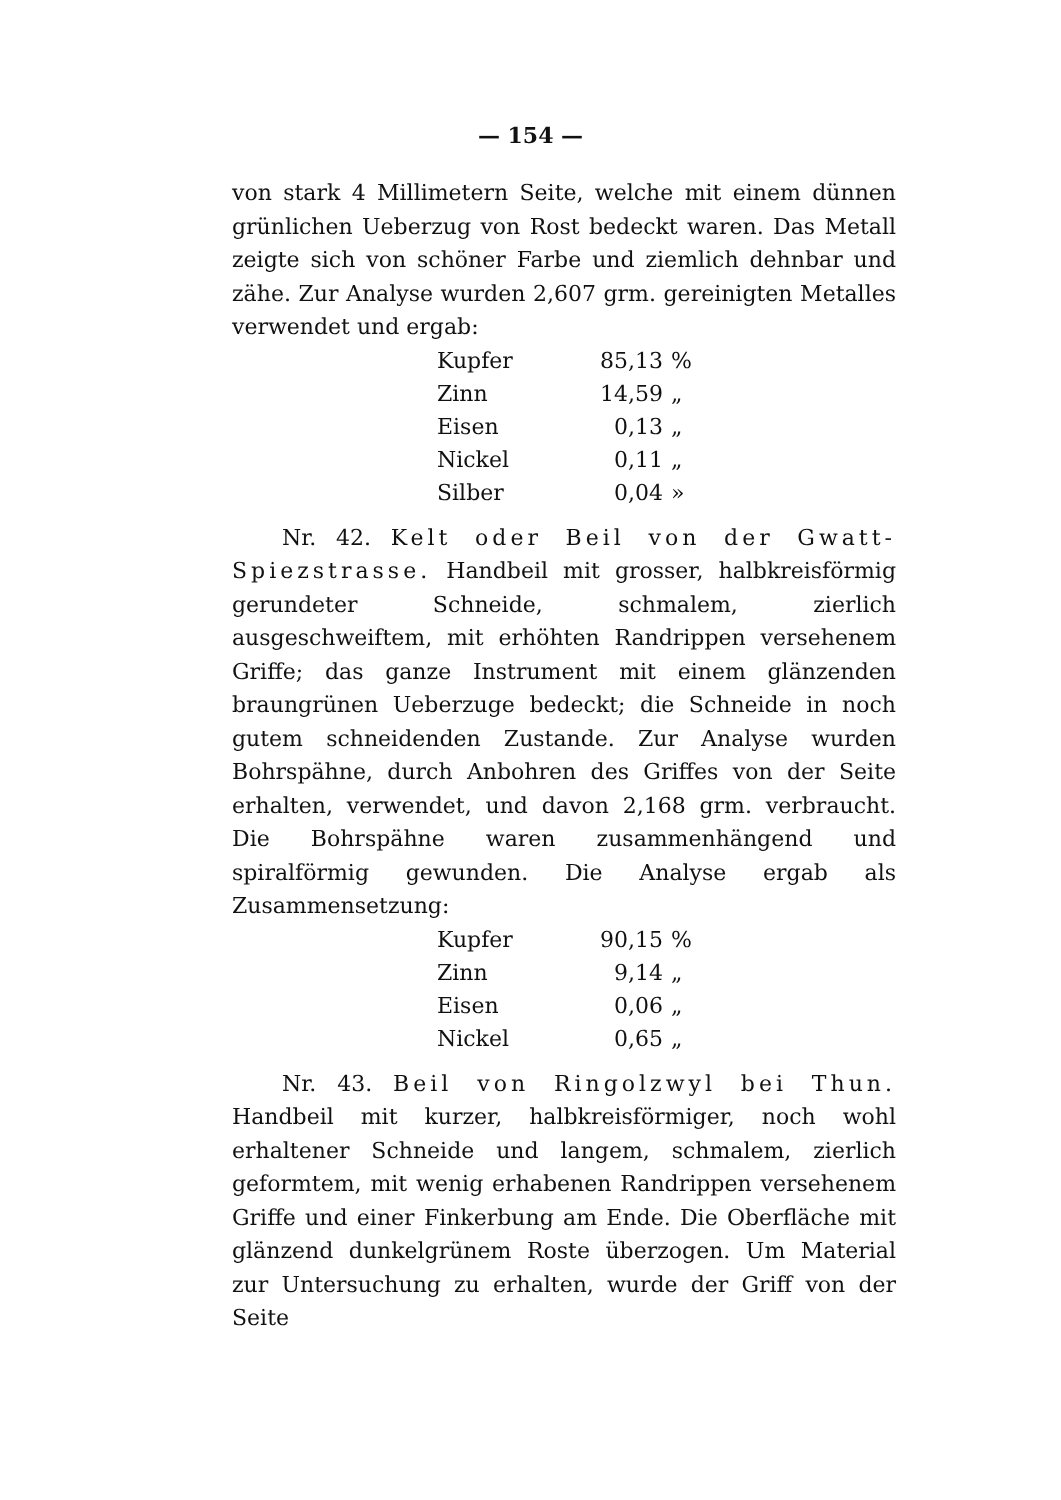— 154 —
von stark 4 Millimetern Seite, welche mit einem dünnen grünlichen Ueberzug von Rost bedeckt waren. Das Metall zeigte sich von schöner Farbe und ziemlich dehnbar und zähe. Zur Analyse wurden 2,607 grm. gereinigten Metalles verwendet und ergab:
| Kupfer | 85,13 | % |
| Zinn | 14,59 | „ |
| Eisen | 0,13 | „ |
| Nickel | 0,11 | „ |
| Silber | 0,04 | » |
Nr. 42. Kelt oder Beil von der Gwatt-Spiezstrasse. Handbeil mit grosser, halbkreisförmig gerundeter Schneide, schmalem, zierlich ausgeschweiftem, mit erhöhten Randrippen versehenem Griffe; das ganze Instrument mit einem glänzenden braungrünen Ueberzuge bedeckt; die Schneide in noch gutem schneidenden Zustande. Zur Analyse wurden Bohrspähne, durch Anbohren des Griffes von der Seite erhalten, verwendet, und davon 2,168 grm. verbraucht. Die Bohrspähne waren zusammenhängend und spiralförmig gewunden. Die Analyse ergab als Zusammensetzung:
| Kupfer | 90,15 | % |
| Zinn | 9,14 | „ |
| Eisen | 0,06 | „ |
| Nickel | 0,65 | „ |
Nr. 43. Beil von Ringolzwyl bei Thun. Handbeil mit kurzer, halbkreisförmiger, noch wohl erhaltener Schneide und langem, schmalem, zierlich geformtem, mit wenig erhabenen Randrippen versehenem Griffe und einer Finkerbung am Ende. Die Oberfläche mit glänzend dunkelgrünem Roste überzogen. Um Material zur Untersuchung zu erhalten, wurde der Griff von der Seite